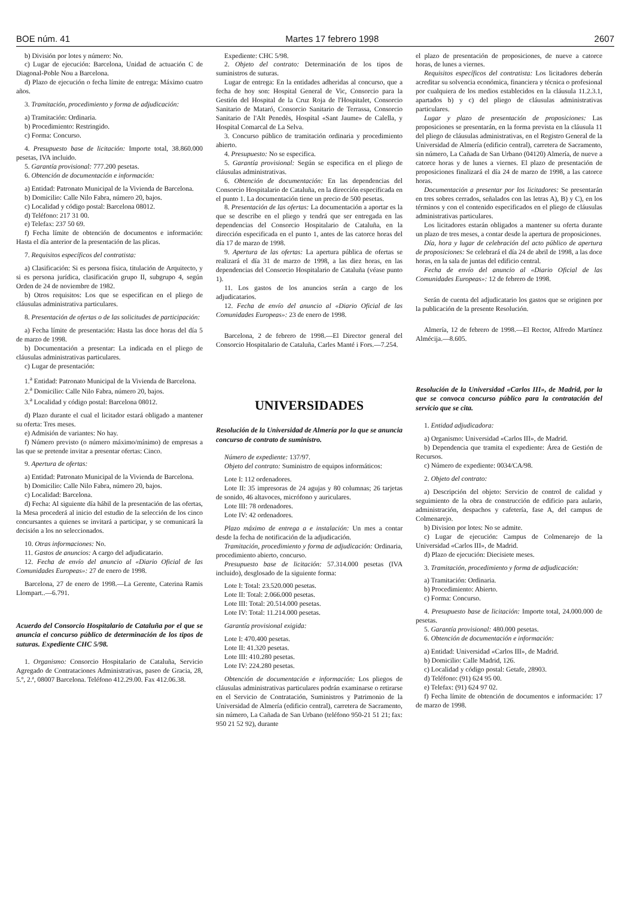BOE núm. 41 Martes 17 febrero 1998 2607
b) División por lotes y número: No.
c) Lugar de ejecución: Barcelona, Unidad de actuación C de Diagonal-Poble Nou a Barcelona.
d) Plazo de ejecución o fecha límite de entrega: Máximo cuatro años.
3. Tramitación, procedimiento y forma de adjudicación:
a) Tramitación: Ordinaria.
b) Procedimiento: Restringido.
c) Forma: Concurso.
4. Presupuesto base de licitación: Importe total, 38.860.000 pesetas, IVA incluido.
5. Garantía provisional: 777.200 pesetas.
6. Obtención de documentación e información:
a) Entidad: Patronato Municipal de la Vivienda de Barcelona.
b) Domicilio: Calle Nilo Fabra, número 20, bajos.
c) Localidad y código postal: Barcelona 08012.
d) Teléfono: 217 31 00.
e) Telefax: 237 50 69.
f) Fecha límite de obtención de documentos e información: Hasta el día anterior de la presentación de las plicas.
7. Requisitos específicos del contratista:
a) Clasificación: Si es persona física, titulación de Arquitecto, y si es persona jurídica, clasificación grupo II, subgrupo 4, según Orden de 24 de noviembre de 1982.
b) Otros requisitos: Los que se especifican en el pliego de cláusulas administrativa particulares.
8. Presentación de ofertas o de las solicitudes de participación:
a) Fecha límite de presentación: Hasta las doce horas del día 5 de marzo de 1998.
b) Documentación a presentar: La indicada en el pliego de cláusulas administrativas particulares.
c) Lugar de presentación:
1.<sup>a</sup> Entidad: Patronato Municipal de la Vivienda de Barcelona.
2.<sup>a</sup> Domicilio: Calle Nilo Fabra, número 20, bajos.
3.<sup>a</sup> Localidad y código postal: Barcelona 08012.
d) Plazo durante el cual el licitador estará obligado a mantener su oferta: Tres meses.
e) Admisión de variantes: No hay.
f) Número previsto (o número máximo/mínimo) de empresas a las que se pretende invitar a presentar ofertas: Cinco.
9. Apertura de ofertas:
a) Entidad: Patronato Municipal de la Vivienda de Barcelona.
b) Domicilio: Calle Nilo Fabra, número 20, bajos.
c) Localidad: Barcelona.
d) Fecha: Al siguiente día hábil de la presentación de las ofertas, la Mesa procederá al inicio del estudio de la selección de los cinco concursantes a quienes se invitará a participar, y se comunicará la decisión a los no seleccionados.
10. Otras informaciones: No.
11. Gastos de anuncios: A cargo del adjudicatario.
12. Fecha de envío del anuncio al «Diario Oficial de las Comunidades Europeas»: 27 de enero de 1998.
Barcelona, 27 de enero de 1998.—La Gerente, Caterina Ramis Llompart..—6.791.
Acuerdo del Consorcio Hospitalario de Cataluña por el que se anuncia el concurso público de determinación de los tipos de suturas. Expediente CHC 5/98.
1. Organismo: Consorcio Hospitalario de Cataluña, Servicio Agregado de Contrataciones Administrativas, paseo de Gracia, 28, 5.º, 2.ª, 08007 Barcelona. Teléfono 412.29.00. Fax 412.06.38.
Expediente: CHC 5/98.
2. Objeto del contrato: Determinación de los tipos de suministros de suturas.
Lugar de entrega: En la entidades adheridas al concurso, que a fecha de hoy son: Hospital General de Vic, Consorcio para la Gestión del Hospital de la Cruz Roja de l'Hospitalet, Consorcio Sanitario de Mataró, Consorcio Sanitario de Terrassa, Consorcio Sanitario de l'Alt Penedès, Hospital «Sant Jaume» de Calella, y Hospital Comarcal de La Selva.
3. Concurso público de tramitación ordinaria y procedimiento abierto.
4. Presupuesto: No se especifica.
5. Garantía provisional: Según se especifica en el pliego de cláusulas administrativas.
6. Obtención de documentación: En las dependencias del Consorcio Hospitalario de Cataluña, en la dirección especificada en el punto 1. La documentación tiene un precio de 500 pesetas.
8. Presentación de las ofertas: La documentación a aportar es la que se describe en el pliego y tendrá que ser entregada en las dependencias del Consorcio Hospitalario de Cataluña, en la dirección especificada en el punto 1, antes de las catorce horas del día 17 de marzo de 1998.
9. Apertura de las ofertas: La apertura pública de ofertas se realizará el día 31 de marzo de 1998, a las diez horas, en las dependencias del Consorcio Hospitalario de Cataluña (véase punto 1).
11. Los gastos de los anuncios serán a cargo de los adjudicatarios.
12. Fecha de envío del anuncio al «Diario Oficial de las Comunidades Europeas»: 23 de enero de 1998.
Barcelona, 2 de febrero de 1998.—El Director general del Consorcio Hospitalario de Cataluña, Carles Manté i Fors.—7.254.
UNIVERSIDADES
Resolución de la Universidad de Almería por la que se anuncia concurso de contrato de suministro.
Número de expediente: 137/97.
Objeto del contrato: Suministro de equipos informáticos:
Lote I: 112 ordenadores.
Lote II: 35 impresoras de 24 agujas y 80 columnas; 26 tarjetas de sonido, 46 altavoces, micrófono y auriculares.
Lote III: 78 ordenadores.
Lote IV: 42 ordenadores.
Plazo máximo de entrega a e instalación: Un mes a contar desde la fecha de notificación de la adjudicación.
Tramitación, procedimiento y forma de adjudicación: Ordinaria, procedimiento abierto, concurso.
Presupuesto base de licitación: 57.314.000 pesetas (IVA incluido), desglosado de la siguiente forma:
Lote I: Total: 23.520.000 pesetas.
Lote II: Total: 2.066.000 pesetas.
Lote III: Total: 20.514.000 pesetas.
Lote IV: Total: 11.214.000 pesetas.
Garantía provisional exigida:
Lote I: 470.400 pesetas.
Lote II: 41.320 pesetas.
Lote III: 410.280 pesetas.
Lote IV: 224.280 pesetas.
Obtención de documentación e información: Los pliegos de cláusulas administrativas particulares podrán examinarse o retirarse en el Servicio de Contratación, Suministros y Patrimonio de la Universidad de Almería (edificio central), carretera de Sacramento, sin número, La Cañada de San Urbano (teléfono 950-21 51 21; fax: 950 21 52 92), durante
el plazo de presentación de proposiciones, de nueve a catorce horas, de lunes a viernes.
Requisitos específicos del contratista: Los licitadores deberán acreditar su solvencia económica, financiera y técnica o profesional por cualquiera de los medios establecidos en la cláusula 11.2.3.1, apartados b) y c) del pliego de cláusulas administrativas particulares.
Lugar y plazo de presentación de proposiciones: Las proposiciones se presentarán, en la forma prevista en la cláusula 11 del pliego de cláusulas administrativas, en el Registro General de la Universidad de Almería (edificio central), carretera de Sacramento, sin número, La Cañada de San Urbano (04120) Almería, de nueve a catorce horas y de lunes a viernes. El plazo de presentación de proposiciones finalizará el día 24 de marzo de 1998, a las catorce horas.
Documentación a presentar por los licitadores: Se presentarán en tres sobres cerrados, señalados con las letras A), B) y C), en los términos y con el contenido especificados en el pliego de cláusulas administrativas particulares.
Los licitadores estarán obligados a mantener su oferta durante un plazo de tres meses, a contar desde la apertura de proposiciones.
Día, hora y lugar de celebración del acto público de apertura de proposiciones: Se celebrará el día 24 de abril de 1998, a las doce horas, en la sala de juntas del edificio central.
Fecha de envío del anuncio al «Diario Oficial de las Comunidades Europeas»: 12 de febrero de 1998.
Serán de cuenta del adjudicatario los gastos que se originen por la publicación de la presente Resolución.
Almería, 12 de febrero de 1998.—El Rector, Alfredo Martínez Almécija.—8.605.
Resolución de la Universidad «Carlos III», de Madrid, por la que se convoca concurso público para la contratación del servicio que se cita.
1. Entidad adjudicadora:
a) Organismo: Universidad «Carlos III», de Madrid.
b) Dependencia que tramita el expediente: Área de Gestión de Recursos.
c) Número de expediente: 0034/CA/98.
2. Objeto del contrato:
a) Descripción del objeto: Servicio de control de calidad y seguimiento de la obra de construcción de edificio para aulario, administración, despachos y cafetería, fase A, del campus de Colmenarejo.
b) Division por lotes: No se admite.
c) Lugar de ejecución: Campus de Colmenarejo de la Universidad «Carlos III», de Madrid.
d) Plazo de ejecución: Diecisiete meses.
3. Tramitación, procedimiento y forma de adjudicación:
a) Tramitación: Ordinaria.
b) Procedimiento: Abierto.
c) Forma: Concurso.
4. Presupuesto base de licitación: Importe total, 24.000.000 de pesetas.
5. Garantía provisional: 480.000 pesetas.
6. Obtención de documentación e información:
a) Entidad: Universidad «Carlos III», de Madrid.
b) Domicilio: Calle Madrid, 126.
c) Localidad y código postal: Getafe, 28903.
d) Teléfono: (91) 624 95 00.
e) Telefax: (91) 624 97 02.
f) Fecha límite de obtención de documentos e información: 17 de marzo de 1998.